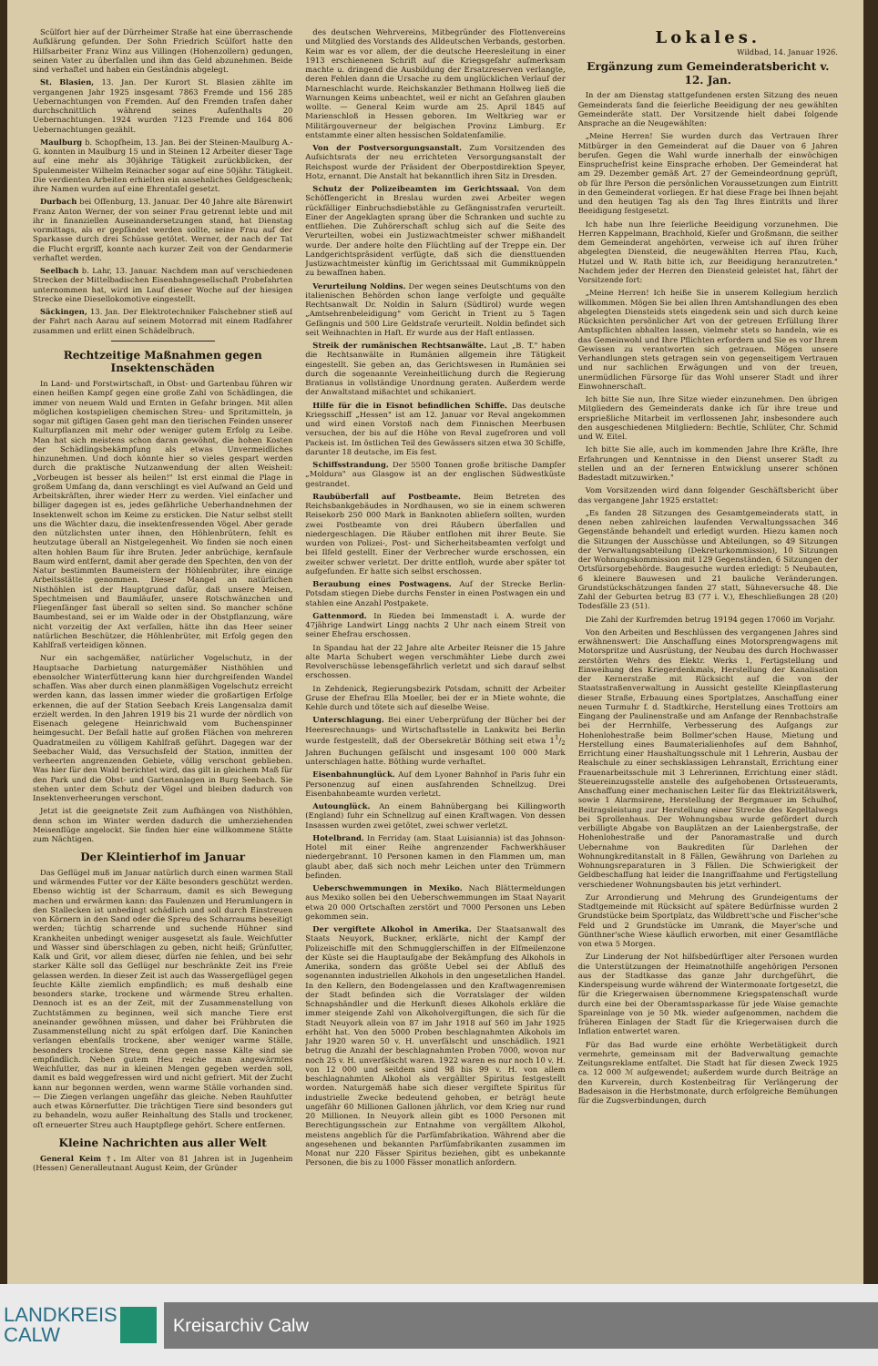Scülfort hier auf der Dürrheimer Straße hat eine überraschende Aufklärung gefunden. Der Sohn Friedrich Scülfort hatte den Hilfsarbeiter Franz Winz aus Villingen (Hohenzollern) gedungen, seinen Vater zu überfallen und ihm das Geld abzunehmen. Beide sind verhaftet und haben ein Geständnis abgelegt.
St. Blasien, 13. Jan. Der Kurort St. Blasien zählte im vergangenen Jahr 1925 insgesamt 7863 Fremde und 156 285 Uebernachtungen von Fremden. Auf den Fremden trafen daher durchschnittlich während seines Aufenthalts 20 Uebernachtungen. 1924 wurden 7123 Fremde und 164 806 Uebernachtungen gezählt.
Maulburg b. Schopfheim, 13. Jan. Bei der Steinen-Maulburg A.-G. konnten in Maulburg 15 und in Steinen 12 Arbeiter dieser Tage auf eine mehr als 30jährige Tätigkeit zurückblicken, der Spulenmeister Wilhelm Reinacher sogar auf eine 50jähr. Tätigkeit. Die verdienten Arbeiten erhielten ein ansehnliches Geldgeschenk; ihre Namen wurden auf eine Ehrentafel gesetzt.
Durbach bei Offenburg, 13. Januar. Der 40 Jahre alte Bärenwirt Franz Anton Werner, der von seiner Frau getrennt lebte und mit ihr in finanziellen Auseinandersetzungen stand, hat Dienstag vormittags, als er gepfändet werden sollte, seine Frau auf der Sparkasse durch drei Schüsse getötet. Werner, der nach der Tat die Flucht ergriff, konnte nach kurzer Zeit von der Gendarmerie verhaftet werden.
Seelbach b. Lahr, 13. Januar. Nachdem man auf verschiedenen Strecken der Mittelbadischen Eisenbahngesellschaft Probefahrten unternommen hat, wird im Lauf dieser Woche auf der hiesigen Strecke eine Diesellokomotive eingestellt.
Säckingen, 13. Jan. Der Elektrotechniker Falschebner stieß auf der Fahrt nach Aarau auf seinem Motorrad mit einem Radfahrer zusammen und erlitt einen Schädelbruch.
Rechtzeitige Maßnahmen gegen Insektenschäden
In Land- und Forstwirtschaft, in Obst- und Gartenbau führen wir einen heißen Kampf gegen eine große Zahl von Schädlingen, die immer von neuem Wald und Ernten in Gefahr bringen. Mit allen möglichen kostspieligen chemischen Streu- und Spritzmitteln, ja sogar mit giftigen Gasen geht man den tierischen Feinden unserer Kulturpflanzen mit mehr oder weniger gutem Erfolg zu Leibe. Man hat sich meistens schon daran gewöhnt, die hohen Kosten der Schädlingsbekämpfung als etwas Unvermeidliches hinzunehmen. Und doch könnte hier so vieles gespart werden durch die praktische Nutzanwendung der alten Weisheit: „Vorbeugen ist besser als heilen!" Ist erst einmal die Plage in großem Umfang da, dann verschlingt es viel Aufwand an Geld und Arbeitskräften, ihrer wieder Herr zu werden. Viel einfacher und billiger dagegen ist es, jedes gefährliche Ueberhandnehmen der Insektenwelt schon im Keime zu ersticken. Die Natur selbst stellt uns die Wächter dazu, die insektenfressenden Vögel. Aber gerade den nützlichsten unter ihnen, den Höhlenbrütern, fehlt es heutzutage überall an Nistgelegenheit. Wo finden sie noch einen alten hohlen Baum für ihre Bruten. Jeder anbrüchige, kernfaule Baum wird entfernt, damit aber gerade den Spechten, den von der Natur bestimmten Baumeistern der Höhlenbrüter, ihre einzige Arbeitsstätte genommen. Dieser Mangel an natürlichen Nisthöhlen ist der Hauptgrund dafür, daß unsere Meisen, Spechtmeisen und Baumläufer, unsere Rotschwänzchen und Fliegenfänger fast überall so selten sind. So mancher schöne Baumbestand, sei er im Walde oder in der Obstpflanzung, wäre nicht vorzeitig der Axt verfallen, hätte ihn das Heer seiner natürlichen Beschützer, die Höhlenbrüter, mit Erfolg gegen den Kahlfraß verteidigen können.
Nur ein sachgemäßer, natürlicher Vogelschutz, in der Hauptsache Darbietung naturgemäßer Nisthöhlen und ebensolcher Winterfütterung kann hier durchgreifenden Wandel schaffen. Was aber durch einen planmäßigen Vogelschutz erreicht werden kann, das lassen immer wieder die großartigen Erfolge erkennen, die auf der Station Seebach Kreis Langensalza damit erzielt werden. In den Jahren 1919 bis 21 wurde der nördlich von Eisenach gelegene Heinrichwald vom Buchenspinner heimgesucht. Der Befall hatte auf großen Flächen von mehreren Quadratmeilen zu völligem Kahlfraß geführt. Dagegen war der Seebacher Wald, das Versuchsfeld der Station, inmitten der verheerten angrenzenden Gebiete, völlig verschont geblieben. Was hier für den Wald berichtet wird, das gilt in gleichem Maß für den Park und die Obst- und Gartenanlagen in Burg Seebach. Sie stehen unter dem Schutz der Vögel und bleiben dadurch von Insektenverheerungen verschont.
Jetzt ist die geeignetste Zeit zum Aufhängen von Nisthöhlen, denn schon im Winter werden dadurch die umherziehenden Meisenflüge angelockt. Sie finden hier eine willkommene Stätte zum Nächtigen.
Der Kleintierhof im Januar
Das Geflügel muß im Januar natürlich durch einen warmen Stall und wärmendes Futter vor der Kälte besonders geschützt werden. Ebenso wichtig ist der Scharraum, damit es sich Bewegung machen und erwärmen kann: das Faulenzen und Herumlungern in den Stallecken ist unbedingt schädlich und soll durch Einstreuen von Körnern in den Sand oder die Spreu des Scharraums beseitigt werden; tüchtig scharrende und suchende Hühner sind Krankheiten unbedingt weniger ausgesetzt als faule. Weichfutter und Wasser sind überschlagen zu geben, nicht heiß; Grünfutter, Kalk und Grit, vor allem dieser, dürfen nie fehlen, und bei sehr starker Kälte soll das Geflügel nur beschränkte Zeit ins Freie gelassen werden. In dieser Zeit ist auch das Wassergeflügel gegen feuchte Kälte ziemlich empfindlich; es muß deshalb eine besonders starke, trockene und wärmende Streu erhalten. Dennoch ist es an der Zeit, mit der Zusammenstellung von Zuchtstämmen zu beginnen, weil sich manche Tiere erst aneinander gewöhnen müssen, und daher bei Frühbruten die Zusammenstellung nicht zu spät erfolgen darf. Die Kaninchen verlangen ebenfalls trockene, aber weniger warme Ställe, besonders trockene Streu, denn gegen nasse Kälte sind sie empfindlich. Neben gutem Heu reiche man angewärmtes Weichfutter, das nur in kleinen Mengen gegeben werden soll, damit es bald weggefressen wird und nicht gefriert. Mit der Zucht kann nur begonnen werden, wenn warme Ställe vorhanden sind. — Die Ziegen verlangen ungefähr das gleiche. Neben Rauhfutter auch etwas Körnerfutter. Die trächtigen Tiere sind besonders gut zu behandeln, wozu außer Reinhaltung des Stalls und trockener, oft erneuerter Streu auch Hauptpflege gehört. Schere entfernen.
Kleine Nachrichten aus aller Welt
General Keim †. Im Alter von 81 Jahren ist in Jugenheim (Hessen) Generalleutnant August Keim, der Gründer
des deutschen Wehrvereins, Mitbegründer des Flottenvereins und Mitglied des Vorstands des Alldeutschen Verbands, gestorben. Keim war es vor allem, der die deutsche Heeresleitung in einer 1913 erschienenen Schrift auf die Kriegsgefahr aufmerksam machte u. dringend die Ausbildung der Ersatzreserven verlangte, deren Fehlen dann die Ursache zu dem unglücklichen Verlauf der Marneschlacht wurde. Reichskanzler Bethmann Hollweg ließ die Warnungen Keims unbeachtet, weil er nicht an Gefahren glauben wollte. — General Keim wurde am 25. April 1845 auf Marienschloß in Hessen geboren. Im Weltkrieg war er Militärgouverneur der belgischen Provinz Limburg. Er entstammte einer alten hessischen Soldatenfamilie.
Von der Postversorgungsanstalt. Zum Vorsitzenden des Aufsichtsrats der neu errichteten Versorgungsanstalt der Reichspost wurde der Präsident der Oberpostdirektion Speyer, Hotz, ernannt. Die Anstalt hat bekanntlich ihren Sitz in Dresden.
Schutz der Polizeibeamten im Gerichtssaal. Von dem Schöffengericht in Breslau wurden zwei Arbeiter wegen rückfälliger Einbruchsdiebstähle zu Gefängnisstrafen verurteilt. Einer der Angeklagten sprang über die Schranken und suchte zu entfliehen. Die Zuhörerschaft schlug sich auf die Seite des Verurteilten, wobei ein Justizwachtmeister schwer mißhandelt wurde. Der andere holte den Flüchtling auf der Treppe ein. Der Landgerichtspräsident verfügte, daß sich die diensttuenden Justizwachtmeister künftig im Gerichtssaal mit Gummiknüppeln zu bewaffnen haben.
Verurteilung Noldins. Der wegen seines Deutschtums von den italienischen Behörden schon lange verfolgte und gequälte Rechtsanwalt Dr. Noldin in Salurn (Südtirol) wurde wegen „Amtsehrenbeleidigung" vom Gericht in Trient zu 5 Tagen Gefängnis und 500 Lire Geldstrafe verurteilt. Noldin befindet sich seit Weihnachten in Haft. Er wurde aus der Haft entlassen.
Streik der rumänischen Rechtsanwälte. Laut „B. T." haben die Rechtsanwälte in Rumänien allgemein ihre Tätigkeit eingestellt. Sie geben an, das Gerichtswesen in Rumänien sei durch die sogenannte Vereinheitlichung durch die Regierung Bratianus in vollständige Unordnung geraten. Außerdem werde der Anwaltstand mißachtet und schikaniert.
Hilfe für die in Eisnot befindlichen Schiffe. Das deutsche Kriegsschiff „Hessen" ist am 12. Januar vor Reval angekommen und wird einen Vorstoß nach dem Finnischen Meerbusen versuchen, der bis auf die Höhe von Reval zugefroren und voll Packeis ist. Im östlichen Teil des Gewässers sitzen etwa 30 Schiffe, darunter 18 deutsche, im Eis fest.
Schiffsstrandung. Der 5500 Tonnen große britische Dampfer „Moldura" aus Glasgow ist an der englischen Südwestküste gestrandet.
Raubüberfall auf Postbeamte. Beim Betreten des Reichsbankgebäudes in Nordhausen, wo sie in einem schweren Reisekorb 250 000 Mark in Banknoten abliefern sollten, wurden zwei Postbeamte von drei Räubern überfallen und niedergeschlagen. Die Räuber entflohen mit ihrer Beute. Sie wurden von Polizei-, Post- und Sicherheitsbeamten verfolgt und bei Ilfeld gestellt. Einer der Verbrecher wurde erschossen, ein zweiter schwer verletzt. Der dritte entfloh, wurde aber später tot aufgefunden. Er hatte sich selbst erschossen.
Beraubung eines Postwagens. Auf der Strecke Berlin-Potsdam stiegen Diebe durchs Fenster in einen Postwagen ein und stahlen eine Anzahl Postpakete.
Gattenmord. In Rieden bei Immenstadt i. A. wurde der 47jährige Landwirt Lingg nachts 2 Uhr nach einem Streit von seiner Ehefrau erschossen.
In Spandau hat der 22 Jahre alte Arbeiter Reisner die 15 Jahre alte Marta Schubert wegen verschmähter Liebe durch zwei Revolverschüsse lebensgefährlich verletzt und sich darauf selbst erschossen.
In Zehdenick, Regierungsbezirk Potsdam, schnitt der Arbeiter Gruse der Ehefrau Ella Moeller, bei der er in Miete wohnte, die Kehle durch und tötete sich auf dieselbe Weise.
Unterschlagung. Bei einer Ueberprüfung der Bücher bei der Heeresrechnungs- und Wirtschaftsstelle in Lankwitz bei Berlin wurde festgestellt, daß der Obersekretär Böthing seit etwa 11/2 Jahren Buchungen gefälscht und insgesamt 100 000 Mark unterschlagen hatte. Böthing wurde verhaftet.
Eisenbahnunglück. Auf dem Lyoner Bahnhof in Paris fuhr ein Personenzug auf einen ausfahrenden Schnellzug. Drei Eisenbahnbeamte wurden verletzt.
Autounglück. An einem Bahnübergang bei Killingworth (England) fuhr ein Schnellzug auf einen Kraftwagen. Von dessen Insassen wurden zwei getötet, zwei schwer verletzt.
Hotelbrand. In Ferriday (am. Staat Luisiannia) ist das Johnson-Hotel mit einer Reihe angrenzender Fachwerkhäuser niedergebrannt. 10 Personen kamen in den Flammen um, man glaubt aber, daß sich noch mehr Leichen unter den Trümmern befinden.
Ueberschwemmungen in Mexiko. Nach Blättermeldungen aus Mexiko sollen bei den Ueberschwemmungen im Staat Nayarit etwa 20 000 Ortschaften zerstört und 7000 Personen uns Leben gekommen sein.
Der vergiftete Alkohol in Amerika. Der Staatsanwalt des Staats Neuyork, Buckner, erklärte, nicht der Kampf der Polizeischiffe mit den Schmugglerschiffen in der Elfmeilenzone der Küste sei die Hauptaufgabe der Bekämpfung des Alkohols in Amerika, sondern das größte Uebel sei der Abfluß des sogenannten industriellen Alkohols in den ungesetzlichen Handel. In den Kellern, den Bodengelassen und den Kraftwagenremisen der Stadt befinden sich die Vorratslager der wilden Schnapshändler und die Herkunft dieses Alkohols erkläre die immer steigende Zahl von Alkoholvergiftungen, die sich für die Stadt Neuyork allein von 87 im Jahr 1918 auf 560 im Jahr 1925 erhöht hat. Von den 5000 Proben beschlagnahmten Alkohols im Jahr 1920 waren 50 v. H. unverfälscht und unschädlich. 1921 betrug die Anzahl der beschlagnahmten Proben 7000, wovon nur noch 25 v. H. unverfälscht waren. 1922 waren es nur noch 10 v. H. von 12 000 und seitdem sind 98 bis 99 v. H. von allem beschlagnahmten Alkohol als vergällter Spiritus festgestellt worden. Naturgemäß habe sich dieser vergiftete Spiritus für industrielle Zwecke bedeutend gehoben, er beträgt heute ungefähr 60 Millionen Gallonen jährlich, vor dem Krieg nur rund 20 Millionen. In Neuyork allein gibt es 1000 Personen mit Berechtigungsschein zur Entnahme von vergälltem Alkohol, meistens angeblich für die Parfümfabrikation. Während aber die angesehenen und bekannten Parfümfabrikanten zusammen im Monat nur 220 Fässer Spiritus beziehen, gibt es unbekannte Personen, die bis zu 1000 Fässer monatlich anfordern.
Lokales.
Wildbad, 14. Januar 1926.
Ergänzung zum Gemeinderatsbericht v. 12. Jan.
In der am Dienstag stattgefundenen ersten Sitzung des neuen Gemeinderats fand die feierliche Beeidigung der neu gewählten Gemeinderäte statt. Der Vorsitzende hielt dabei folgende Ansprache an die Neugewählten:
„Meine Herren! Sie wurden durch das Vertrauen Ihrer Mitbürger in den Gemeinderat auf die Dauer von 6 Jahren berufen. Gegen die Wahl wurde innerhalb der einwöchigen Einspruchefrist keine Einsprache erhoben. Der Gemeinderat hat am 29. Dezember gemäß Art. 27 der Gemeindeordnung geprüft, ob für Ihre Person die persönlichen Voraussetzungen zum Eintritt in den Gemeinderat vorliegen. Er hat diese Frage bei Ihnen bejaht und den heutigen Tag als den Tag Ihres Eintritts und Ihrer Beeidigung festgesetzt.
Ich habe nun Ihre feierliche Beeidigung vorzunehmen. Die Herren Kappelmann, Brachhold, Kiefer und Großmann, die seither dem Gemeinderat angehörten, verweise ich auf ihren früher abgelegten Diensteid, die neugewählten Herren Pfau, Kuch, Hutzel und W. Rath bitte ich, zur Beeidigung heranzutreten." Nachdem jeder der Herren den Diensteid geleistet hat, fährt der Vorsitzende fort:
„Meine Herren! Ich heiße Sie in unserem Kollegium herzlich willkommen. Mögen Sie bei allen Ihren Amtshandlungen des eben abgelegten Diensteids stets eingedenk sein und sich durch keine Rücksichten persönlicher Art von der getreuen Erfüllung Ihrer Amtspflichten abhalten lassen, vielmehr stets so handeln, wie es das Gemeinwohl und Ihre Pflichten erfordern und Sie es vor Ihrem Gewissen zu verantworten sich getrauen. Mögen unsere Verhandlungen stets getragen sein von gegenseitigem Vertrauen und nur sachlichen Erwägungen und von der treuen, unermüdlichen Fürsorge für das Wohl unserer Stadt und ihrer Einwohnerschaft.
Ich bitte Sie nun, Ihre Sitze wieder einzunehmen. Den übrigen Mitgliedern des Gemeinderats danke ich für ihre treue und ersprießliche Mitarbeit im verflossenen Jahr, insbesondere auch den ausgeschiedenen Mitgliedern: Bechtle, Schlüter, Chr. Schmid und W. Eitel.
Ich bitte Sie alle, auch im kommenden Jahre Ihre Kräfte, Ihre Erfahrungen und Kenntnisse in den Dienst unserer Stadt zu stellen und an der ferneren Entwicklung unserer schönen Badestadt mitzuwirken."
Vom Vorsitzenden wird dann folgender Geschäftsbericht über das vergangene Jahr 1925 erstattet:
„Es fanden 28 Sitzungen des Gesamtgemeinderats statt, in denen neben zahlreichen laufenden Verwaltungssachen 346 Gegenstände behandelt und erledigt wurden. Hiezu kamen noch die Sitzungen der Ausschüsse und Abteilungen, so 49 Sitzungen der Verwaltungsabteilung (Dekreturkommission), 10 Sitzungen der Wohnungskommission mit 129 Gegenständen, 6 Sitzungen der Ortsfürsorgebehörde. Baugesuche wurden erledigt: 5 Neubauten, 6 kleinere Bauwesen und 21 bauliche Veränderungen. Grundstückschätzungen fanden 27 statt, Sühneversuche 48. Die Zahl der Geburten betrug 83 (77 i. V.), Eheschließungen 28 (20) Todesfälle 23 (51).
Die Zahl der Kurfremden betrug 19194 gegen 17060 im Vorjahr.
Von den Arbeiten und Beschlüssen des vergangenen Jahres sind erwähnenswert: Die Anschaffung eines Motorsprengwagens mit Motorspritze und Ausrüstung, der Neubau des durch Hochwasser zerstörten Wehrs des Elektr. Werks 1, Fertigstellung und Einweihung des Kriegerdenkmals, Herstellung der Kanalisation der Kernerstraße mit Rücksicht auf die von der Staatsstraßenverwaltung in Aussicht gestellte Kleinpflasterung dieser Straße, Erbauung eines Sportplatzes, Anschaffung einer neuen Turmuhr f. d. Stadtkirche, Herstellung eines Trottoirs am Eingang der Paulinenstraße und am Anfange der Rennbachstraße bei der Herrnhilfe, Verbesserung des Aufgangs zur Hohenlohestraße beim Bollmer'schen Hause, Mietung und Herstellung eines Baumaterialienhofes auf dem Bahnhof, Errichtung einer Haushaltungsschule mit 1 Lehrerin, Ausbau der Realschule zu einer sechsklassigen Lehranstalt, Errichtung einer Frauenarbeitsschule mit 3 Lehrerinnen, Errichtung einer städt. Steuereinzugsstelle anstelle des aufgehobenen Ortssteueramts, Anschaffung einer mechanischen Leiter für das Elektrizitätswerk, sowie 1 Alarmsirene, Herstellung der Bergmauer im Schulhof, Beitragsleistung zur Herstellung einer Strecke des Kegeltalwegs bei Sprollenhaus. Der Wohnungsbau wurde gefördert durch verbilligte Abgabe von Bauplätzen an der Laienbergstraße, der Hohenlohestraße und der Panoramastraße und durch Uebernahme von Baukrediten für Darlehen der Wohnungkreditanstalt in 8 Fällen, Gewährung von Darlehen zu Wohnungsreparaturen in 3 Fällen. Die Schwierigkeit der Geldbeschaffung hat leider die Inangriffnahme und Fertigstellung verschiedener Wohnungsbauten bis jetzt verhindert.
Zur Arrondierung und Mehrung des Grundeigentums der Stadtgemeinde mit Rücksicht auf spätere Bedürfnisse wurden 2 Grundstücke beim Sportplatz, das Wildbrett'sche und Fischer'sche Feld und 2 Grundstücke im Umrank, die Mayer'sche und Günthner'sche Wiese käuflich erworben, mit einer Gesamtfläche von etwa 5 Morgen.
Zur Linderung der Not hilfsbedürftiger alter Personen wurden die Unterstützungen der Heimatnothilfe angehörigen Personen aus der Stadtkasse das ganze Jahr durchgeführt, die Kinderspeisung wurde während der Wintermonate fortgesetzt, die für die Kriegerwaisen übernommene Kriegspatenschaft wurde durch eine bei der Oberamtssparkasse für jede Waise gemachte Spareinlage von je 50 Mk. wieder aufgenommen, nachdem die früheren Einlagen der Stadt für die Kriegerwaisen durch die Inflation entwertet waren.
Für das Bad wurde eine erhöhte Werbetätigkeit durch vermehrte, gemeinsam mit der Badverwaltung gemachte Zeitungsreklame entfaltet. Die Stadt hat für diesen Zweck 1925 ca. 12 000 ℳ aufgewendet; außerdem wurde durch Beiträge an den Kurverein, durch Kostenbeitrag für Verlängerung der Badesaison in die Herbstmonate, durch erfolgreiche Bemühungen für die Zugsverbindungen, durch
LANDKREIS
CALW
Kreisarchiv Calw